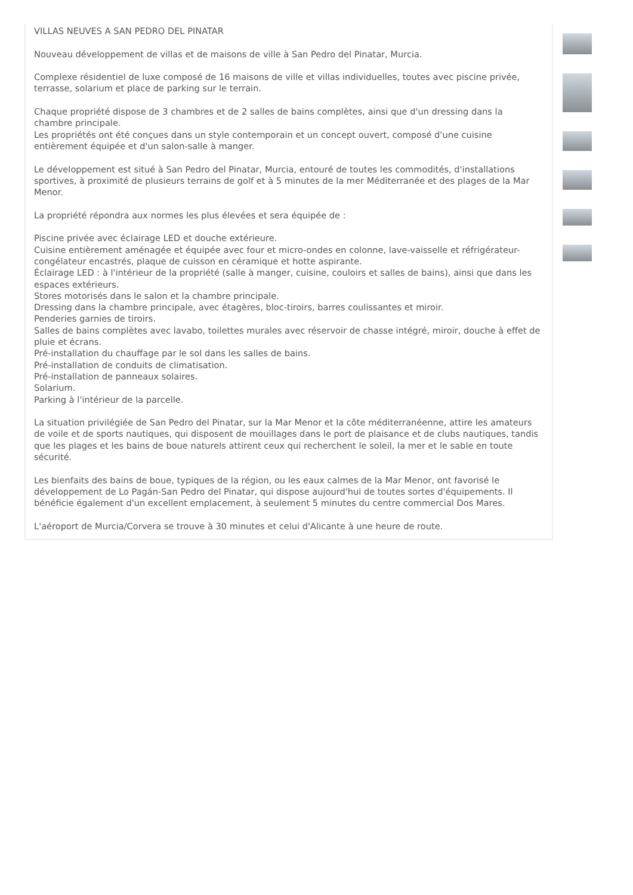VILLAS NEUVES A SAN PEDRO DEL PINATAR
Nouveau développement de villas et de maisons de ville à San Pedro del Pinatar, Murcia.
Complexe résidentiel de luxe composé de 16 maisons de ville et villas individuelles, toutes avec piscine privée, terrasse, solarium et place de parking sur le terrain.
Chaque propriété dispose de 3 chambres et de 2 salles de bains complètes, ainsi que d'un dressing dans la chambre principale.
Les propriétés ont été conçues dans un style contemporain et un concept ouvert, composé d'une cuisine entièrement équipée et d'un salon-salle à manger.
Le développement est situé à San Pedro del Pinatar, Murcia, entouré de toutes les commodités, d'installations sportives, à proximité de plusieurs terrains de golf et à 5 minutes de la mer Méditerranée et des plages de la Mar Menor.
La propriété répondra aux normes les plus élevées et sera équipée de :
Piscine privée avec éclairage LED et douche extérieure.
Cuisine entièrement aménagée et équipée avec four et micro-ondes en colonne, lave-vaisselle et réfrigérateur-congélateur encastrés, plaque de cuisson en céramique et hotte aspirante.
Éclairage LED : à l'intérieur de la propriété (salle à manger, cuisine, couloirs et salles de bains), ainsi que dans les espaces extérieurs.
Stores motorisés dans le salon et la chambre principale.
Dressing dans la chambre principale, avec étagères, bloc-tiroirs, barres coulissantes et miroir.
Penderies garnies de tiroirs.
Salles de bains complètes avec lavabo, toilettes murales avec réservoir de chasse intégré, miroir, douche à effet de pluie et écrans.
Pré-installation du chauffage par le sol dans les salles de bains.
Pré-installation de conduits de climatisation.
Pré-installation de panneaux solaires.
Solarium.
Parking à l'intérieur de la parcelle.
La situation privilégiée de San Pedro del Pinatar, sur la Mar Menor et la côte méditerranéenne, attire les amateurs de voile et de sports nautiques, qui disposent de mouillages dans le port de plaisance et de clubs nautiques, tandis que les plages et les bains de boue naturels attirent ceux qui recherchent le soleil, la mer et le sable en toute sécurité.
Les bienfaits des bains de boue, typiques de la région, ou les eaux calmes de la Mar Menor, ont favorisé le développement de Lo Pagán-San Pedro del Pinatar, qui dispose aujourd'hui de toutes sortes d'équipements. Il bénéficie également d'un excellent emplacement, à seulement 5 minutes du centre commercial Dos Mares.
L'aéroport de Murcia/Corvera se trouve à 30 minutes et celui d'Alicante à une heure de route.